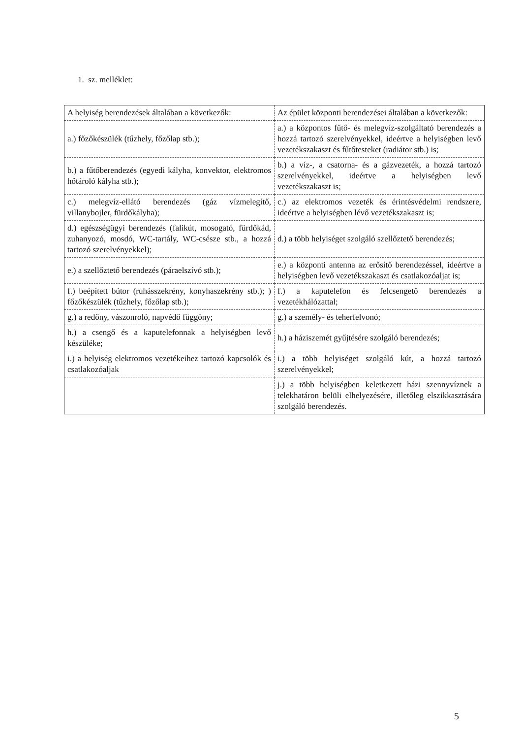1. sz. melléklet:
| A helyiség berendezések általában a következők: | Az épület központi berendezései általában a következők: |
| a.) főzőkészülék (tűzhely, főzőlap stb.); | a.) a központos fűtő- és melegvíz-szolgáltató berendezés a hozzá tartozó szerelvényekkel, ideértve a helyiségben levő vezetékszakaszt és fűtőtesteket (radiátor stb.) is; |
| b.) a fűtőberendezés (egyedi kályha, konvektor, elektromos hőtároló kályha stb.); | b.) a víz-, a csatorna- és a gázvezeték, a hozzá tartozó szerelvényekkel, ideértve a helyiségben levő vezetékszakaszt is; |
| c.) melegvíz-ellátó berendezés (gáz vízmelegítő, villanybojler, fürdőkályha); | c.) az elektromos vezeték és érintésvédelmi rendszere, ideértve a helyiségben lévő vezetékszakaszt is; |
| d.) egészségügyi berendezés (falikút, mosogató, fürdőkád, zuhanyozó, mosdó, WC-tartály, WC-csésze stb., a hozzá tartozó szerelvényekkel); | d.) a több helyiséget szolgáló szellőztető berendezés; |
| e.) a szellőztető berendezés (páraelszívó stb.); | e.) a központi antenna az erősítő berendezéssel, ideértve a helyiségben levő vezetékszakaszt és csatlakozóaljat is; |
| f.) beépített bútor (ruhásszekrény, konyhaszekrény stb.); ) főzőkészülék (tűzhely, főzőlap stb.); | f.) a kaputelefon és felcsengető berendezés a vezetékhálózattal; |
| g.) a redőny, vászonroló, napvédő függöny; | g.) a személy- és teherfelvonó; |
| h.) a csengő és a kaputelefonnak a helyiségben levő készüléke; | h.) a háziszemét gyűjtésére szolgáló berendezés; |
| i.) a helyiség elektromos vezetékeihez tartozó kapcsolók és csatlakozóaljak | i.) a több helyiséget szolgáló kút, a hozzá tartozó szerelvényekkel; |
| | j.) a több helyiségben keletkezett házi szennyvíznek a telekhatáron belüli elhelyezésére, illetőleg elszikkasztására szolgáló berendezés. |
5